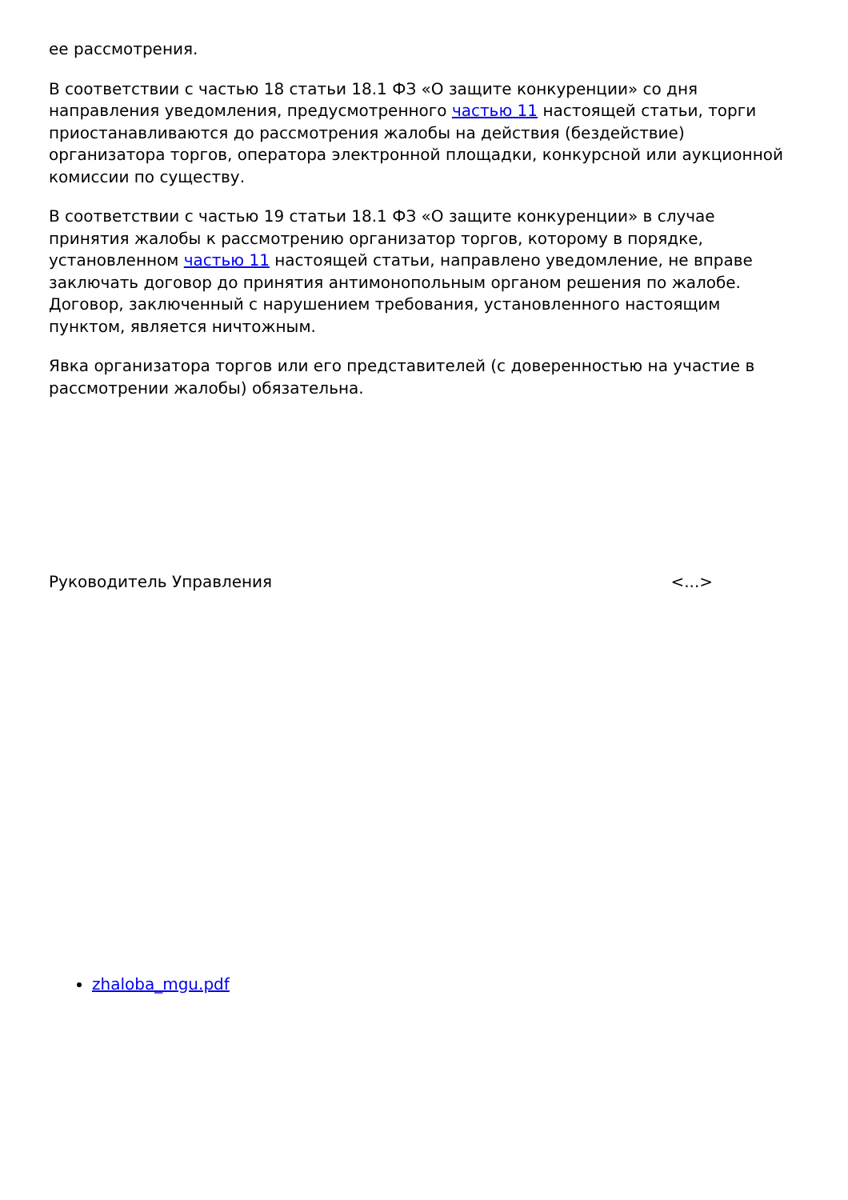ее рассмотрения.
В соответствии с частью 18 статьи 18.1 ФЗ «О защите конкуренции» со дня направления уведомления, предусмотренного частью 11 настоящей статьи, торги приостанавливаются до рассмотрения жалобы на действия (бездействие) организатора торгов, оператора электронной площадки, конкурсной или аукционной комиссии по существу.
В соответствии с частью 19 статьи 18.1 ФЗ «О защите конкуренции» в случае принятия жалобы к рассмотрению организатор торгов, которому в порядке, установленном частью 11 настоящей статьи, направлено уведомление, не вправе заключать договор до принятия антимонопольным органом решения по жалобе. Договор, заключенный с нарушением требования, установленного настоящим пунктом, является ничтожным.
Явка организатора торгов или его представителей (с доверенностью на участие в рассмотрении жалобы) обязательна.
Руководитель Управления <...>
zhaloba_mgu.pdf